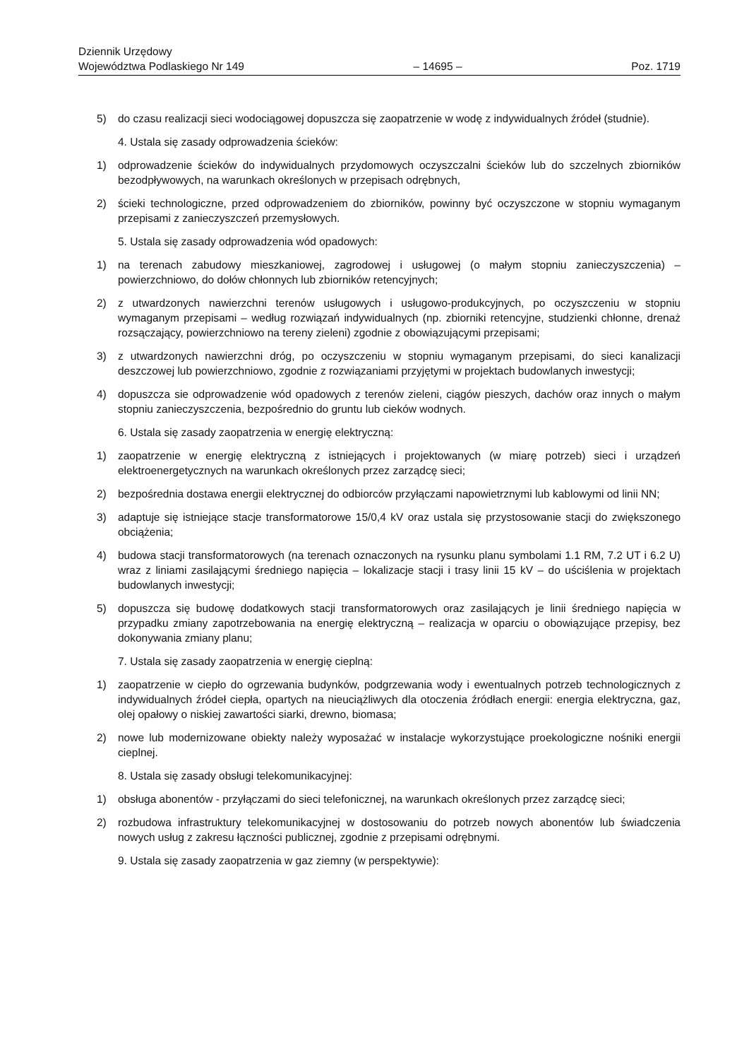Dziennik Urzędowy
Województwa Podlaskiego Nr 149 – 14695 – Poz. 1719
5) do czasu realizacji sieci wodociągowej dopuszcza się zaopatrzenie w wodę z indywidualnych źródeł (studnie).
4. Ustala się zasady odprowadzenia ścieków:
1) odprowadzenie ścieków do indywidualnych przydomowych oczyszczalni ścieków lub do szczelnych zbiorników bezodpływowych, na warunkach określonych w przepisach odrębnych,
2) ścieki technologiczne, przed odprowadzeniem do zbiorników, powinny być oczyszczone w stopniu wymaganym przepisami z zanieczyszczeń przemysłowych.
5. Ustala się zasady odprowadzenia wód opadowych:
1) na terenach zabudowy mieszkaniowej, zagrodowej i usługowej (o małym stopniu zanieczyszczenia) – powierzchniowo, do dołów chłonnych lub zbiorników retencyjnych;
2) z utwardzonych nawierzchni terenów usługowych i usługowo-produkcyjnych, po oczyszczeniu w stopniu wymaganym przepisami – według rozwiązań indywidualnych (np. zbiorniki retencyjne, studzienki chłonne, drenaż rozsączający, powierzchniowo na tereny zieleni) zgodnie z obowiązującymi przepisami;
3) z utwardzonych nawierzchni dróg, po oczyszczeniu w stopniu wymaganym przepisami, do sieci kanalizacji deszczowej lub powierzchniowo, zgodnie z rozwiązaniami przyjętymi w projektach budowlanych inwestycji;
4) dopuszcza sie odprowadzenie wód opadowych z terenów zieleni, ciągów pieszych, dachów oraz innych o małym stopniu zanieczyszczenia, bezpośrednio do gruntu lub cieków wodnych.
6. Ustala się zasady zaopatrzenia w energię elektryczną:
1) zaopatrzenie w energię elektryczną z istniejących i projektowanych (w miarę potrzeb) sieci i urządzeń elektroenergetycznych na warunkach określonych przez zarządcę sieci;
2) bezpośrednia dostawa energii elektrycznej do odbiorców przyłączami napowietrznymi lub kablowymi od linii NN;
3) adaptuje się istniejące stacje transformatorowe 15/0,4 kV oraz ustala się przystosowanie stacji do zwiększonego obciążenia;
4) budowa stacji transformatorowych (na terenach oznaczonych na rysunku planu symbolami 1.1 RM, 7.2 UT i 6.2 U) wraz z liniami zasilającymi średniego napięcia – lokalizacje stacji i trasy linii 15 kV – do uściślenia w projektach budowlanych inwestycji;
5) dopuszcza się budowę dodatkowych stacji transformatorowych oraz zasilających je linii średniego napięcia w przypadku zmiany zapotrzebowania na energię elektryczną – realizacja w oparciu o obowiązujące przepisy, bez dokonywania zmiany planu;
7. Ustala się zasady zaopatrzenia w energię cieplną:
1) zaopatrzenie w ciepło do ogrzewania budynków, podgrzewania wody i ewentualnych potrzeb technologicznych z indywidualnych źródeł ciepła, opartych na nieuciążliwych dla otoczenia źródłach energii: energia elektryczna, gaz, olej opałowy o niskiej zawartości siarki, drewno, biomasa;
2) nowe lub modernizowane obiekty należy wyposażać w instalacje wykorzystujące proekologiczne nośniki energii cieplnej.
8. Ustala się zasady obsługi telekomunikacyjnej:
1) obsługa abonentów - przyłączami do sieci telefonicznej, na warunkach określonych przez zarządcę sieci;
2) rozbudowa infrastruktury telekomunikacyjnej w dostosowaniu do potrzeb nowych abonentów lub świadczenia nowych usług z zakresu łączności publicznej, zgodnie z przepisami odrębnymi.
9. Ustala się zasady zaopatrzenia w gaz ziemny (w perspektywie):